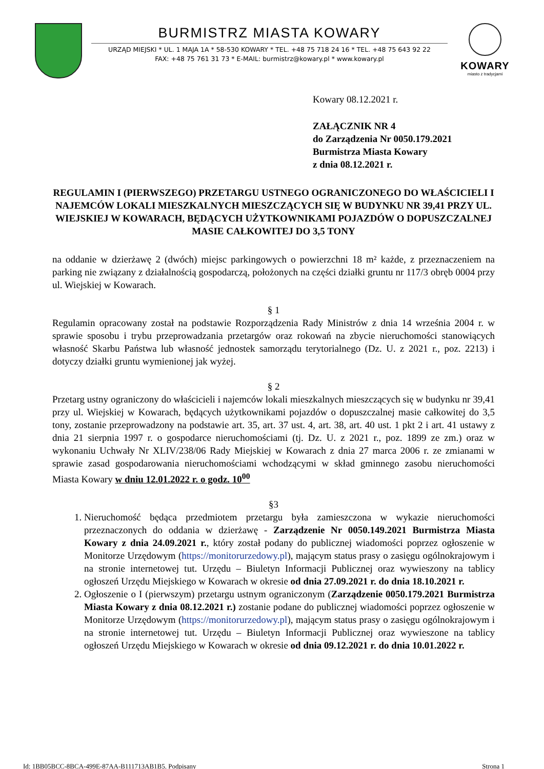BURMISTRZ MIASTA KOWARY
URZĄD MIEJSKI * UL. 1 MAJA 1A * 58-530 KOWARY * TEL. +48 75 718 24 16 * TEL. +48 75 643 92 22
FAX: +48 75 761 31 73 * E-MAIL: burmistrz@kowary.pl * www.kowary.pl
KOWARY
miasto z tradycjami
Kowary 08.12.2021 r.
ZAŁĄCZNIK NR 4
do Zarządzenia Nr 0050.179.2021
Burmistrza Miasta Kowary
z dnia 08.12.2021 r.
REGULAMIN I (PIERWSZEGO) PRZETARGU USTNEGO OGRANICZONEGO DO WŁAŚCICIELI I NAJEMCÓW LOKALI MIESZKALNYCH MIESZCZĄCYCH SIĘ W BUDYNKU NR 39,41 PRZY UL. WIEJSKIEJ W KOWARACH, BĘDĄCYCH UŻYTKOWNIKAMI POJAZDÓW O DOPUSZCZALNEJ MASIE CAŁKOWITEJ DO 3,5 TONY
na oddanie w dzierżawę 2 (dwóch) miejsc parkingowych o powierzchni 18 m² każde, z przeznaczeniem na parking nie związany z działalnością gospodarczą, położonych na części działki gruntu nr 117/3 obręb 0004 przy ul. Wiejskiej w Kowarach.
§ 1
Regulamin opracowany został na podstawie Rozporządzenia Rady Ministrów z dnia 14 września 2004 r. w sprawie sposobu i trybu przeprowadzania przetargów oraz rokowań na zbycie nieruchomości stanowiących własność Skarbu Państwa lub własność jednostek samorządu terytorialnego (Dz. U. z 2021 r., poz. 2213) i dotyczy działki gruntu wymienionej jak wyżej.
§ 2
Przetarg ustny ograniczony do właścicieli i najemców lokali mieszkalnych mieszczących się w budynku nr 39,41 przy ul. Wiejskiej w Kowarach, będących użytkownikami pojazdów o dopuszczalnej masie całkowitej do 3,5 tony, zostanie przeprowadzony na podstawie art. 35, art. 37 ust. 4, art. 38, art. 40 ust. 1 pkt 2 i art. 41 ustawy z dnia 21 sierpnia 1997 r. o gospodarce nieruchomościami (tj. Dz. U. z 2021 r., poz. 1899 ze zm.) oraz w wykonaniu Uchwały Nr XLIV/238/06 Rady Miejskiej w Kowarach z dnia 27 marca 2006 r. ze zmianami w sprawie zasad gospodarowania nieruchomościami wchodzącymi w skład gminnego zasobu nieruchomości Miasta Kowary w dniu 12.01.2022 r. o godz. 10<sup>00</sup>
§3
1. Nieruchomość będąca przedmiotem przetargu była zamieszczona w wykazie nieruchomości przeznaczonych do oddania w dzierżawę - Zarządzenie Nr 0050.149.2021 Burmistrza Miasta Kowary z dnia 24.09.2021 r., który został podany do publicznej wiadomości poprzez ogłoszenie w Monitorze Urzędowym (https://monitorurzedowy.pl), mającym status prasy o zasięgu ogólnokrajowym i na stronie internetowej tut. Urzędu – Biuletyn Informacji Publicznej oraz wywieszony na tablicy ogłoszeń Urzędu Miejskiego w Kowarach w okresie od dnia 27.09.2021 r. do dnia 18.10.2021 r.
2. Ogłoszenie o I (pierwszym) przetargu ustnym ograniczonym (Zarządzenie 0050.179.2021 Burmistrza Miasta Kowary z dnia 08.12.2021 r.) zostanie podane do publicznej wiadomości poprzez ogłoszenie w Monitorze Urzędowym (https://monitorurzedowy.pl), mającym status prasy o zasięgu ogólnokrajowym i na stronie internetowej tut. Urzędu – Biuletyn Informacji Publicznej oraz wywieszone na tablicy ogłoszeń Urzędu Miejskiego w Kowarach w okresie od dnia 09.12.2021 r. do dnia 10.01.2022 r.
Id: 1BB05BCC-8BCA-499E-87AA-B111713AB1B5. Podpisany Strona 1